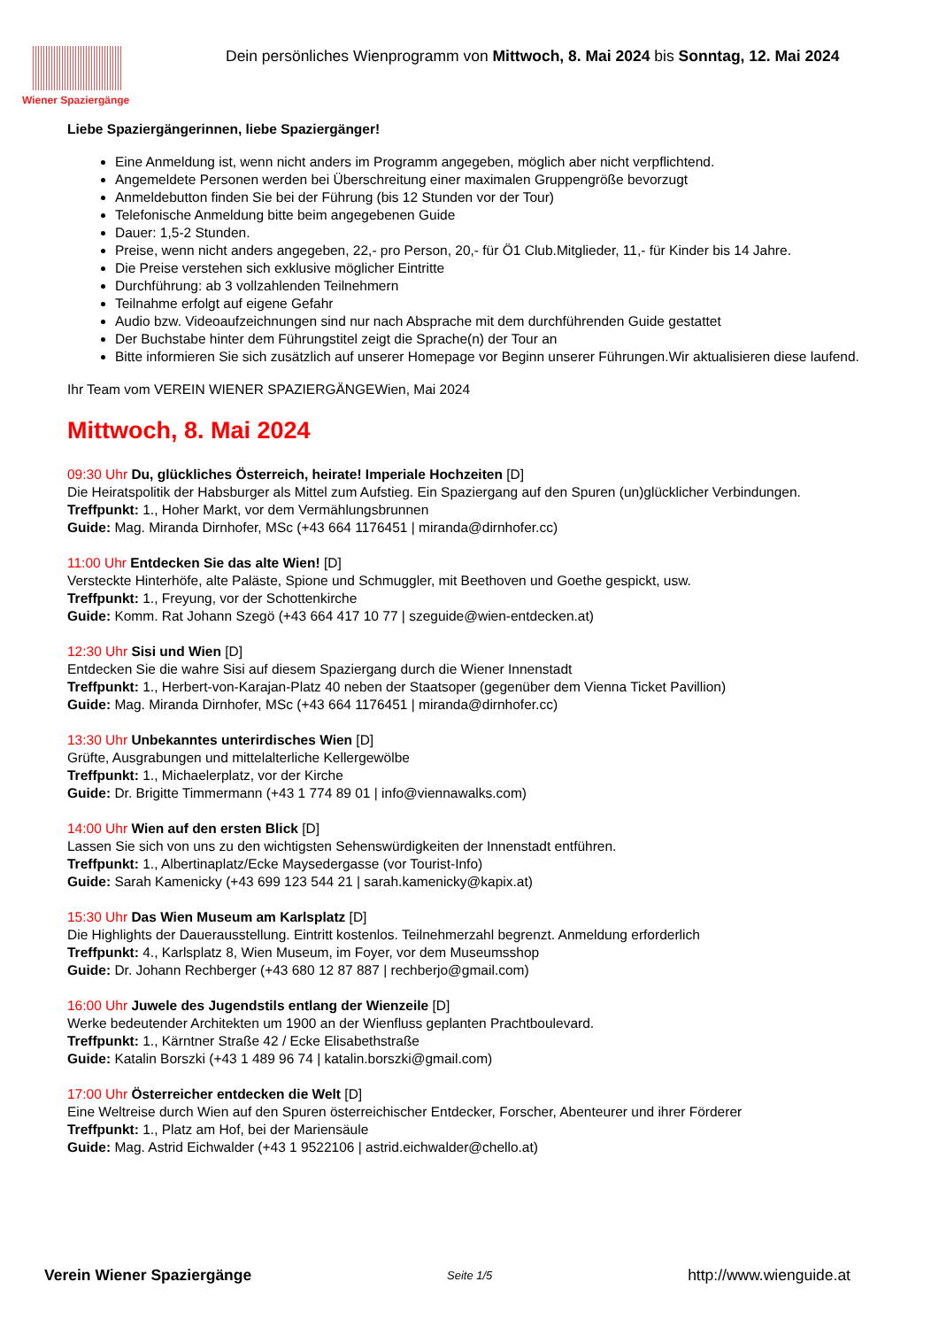Wiener Spaziergänge
Dein persönliches Wienprogramm von Mittwoch, 8. Mai 2024 bis Sonntag, 12. Mai 2024
Liebe Spaziergängerinnen, liebe Spaziergänger!
Eine Anmeldung ist, wenn nicht anders im Programm angegeben, möglich aber nicht verpflichtend.
Angemeldete Personen werden bei Überschreitung einer maximalen Gruppengröße bevorzugt
Anmeldebutton finden Sie bei der Führung (bis 12 Stunden vor der Tour)
Telefonische Anmeldung bitte beim angegebenen Guide
Dauer: 1,5-2 Stunden.
Preise, wenn nicht anders angegeben, 22,- pro Person, 20,- für Ö1 Club.Mitglieder, 11,- für Kinder bis 14 Jahre.
Die Preise verstehen sich exklusive möglicher Eintritte
Durchführung: ab 3 vollzahlenden Teilnehmern
Teilnahme erfolgt auf eigene Gefahr
Audio bzw. Videoaufzeichnungen sind nur nach Absprache mit dem durchführenden Guide gestattet
Der Buchstabe hinter dem Führungstitel zeigt die Sprache(n) der Tour an
Bitte informieren Sie sich zusätzlich auf unserer Homepage vor Beginn unserer Führungen.Wir aktualisieren diese laufend.
Ihr Team vom VEREIN WIENER SPAZIERGÄNGEWien, Mai 2024
Mittwoch, 8. Mai 2024
09:30 Uhr Du, glückliches Österreich, heirate! Imperiale Hochzeiten [D]
Die Heiratspolitik der Habsburger als Mittel zum Aufstieg. Ein Spaziergang auf den Spuren (un)glücklicher Verbindungen.
Treffpunkt: 1., Hoher Markt, vor dem Vermählungsbrunnen
Guide: Mag. Miranda Dirnhofer, MSc (+43 664 1176451 | miranda@dirnhofer.cc)
11:00 Uhr Entdecken Sie das alte Wien! [D]
Versteckte Hinterhöfe, alte Paläste, Spione und Schmuggler, mit Beethoven und Goethe gespickt, usw.
Treffpunkt: 1., Freyung, vor der Schottenkirche
Guide: Komm. Rat Johann Szegö (+43 664 417 10 77 | szeguide@wien-entdecken.at)
12:30 Uhr Sisi und Wien [D]
Entdecken Sie die wahre Sisi auf diesem Spaziergang durch die Wiener Innenstadt
Treffpunkt: 1., Herbert-von-Karajan-Platz 40 neben der Staatsoper (gegenüber dem Vienna Ticket Pavillion)
Guide: Mag. Miranda Dirnhofer, MSc (+43 664 1176451 | miranda@dirnhofer.cc)
13:30 Uhr Unbekanntes unterirdisches Wien [D]
Grüfte, Ausgrabungen und mittelalterliche Kellergewölbe
Treffpunkt: 1., Michaelerplatz, vor der Kirche
Guide: Dr. Brigitte Timmermann (+43 1 774 89 01 | info@viennawalks.com)
14:00 Uhr Wien auf den ersten Blick [D]
Lassen Sie sich von uns zu den wichtigsten Sehenswürdigkeiten der Innenstadt entführen.
Treffpunkt: 1., Albertinaplatz/Ecke Maysedergasse (vor Tourist-Info)
Guide: Sarah Kamenicky (+43 699 123 544 21 | sarah.kamenicky@kapix.at)
15:30 Uhr Das Wien Museum am Karlsplatz [D]
Die Highlights der Dauerausstellung. Eintritt kostenlos. Teilnehmerzahl begrenzt. Anmeldung erforderlich
Treffpunkt: 4., Karlsplatz 8, Wien Museum, im Foyer, vor dem Museumsshop
Guide: Dr. Johann Rechberger (+43 680 12 87 887 | rechberjo@gmail.com)
16:00 Uhr Juwele des Jugendstils entlang der Wienzeile [D]
Werke bedeutender Architekten um 1900 an der Wienfluss geplanten Prachtboulevard.
Treffpunkt: 1., Kärntner Straße 42 / Ecke Elisabethstraße
Guide: Katalin Borszki (+43 1 489 96 74 | katalin.borszki@gmail.com)
17:00 Uhr Österreicher entdecken die Welt [D]
Eine Weltreise durch Wien auf den Spuren österreichischer Entdecker, Forscher, Abenteurer und ihrer Förderer
Treffpunkt: 1., Platz am Hof, bei der Mariensäule
Guide: Mag. Astrid Eichwalder (+43 1 9522106 | astrid.eichwalder@chello.at)
Verein Wiener Spaziergänge Seite 1/5 http://www.wienguide.at